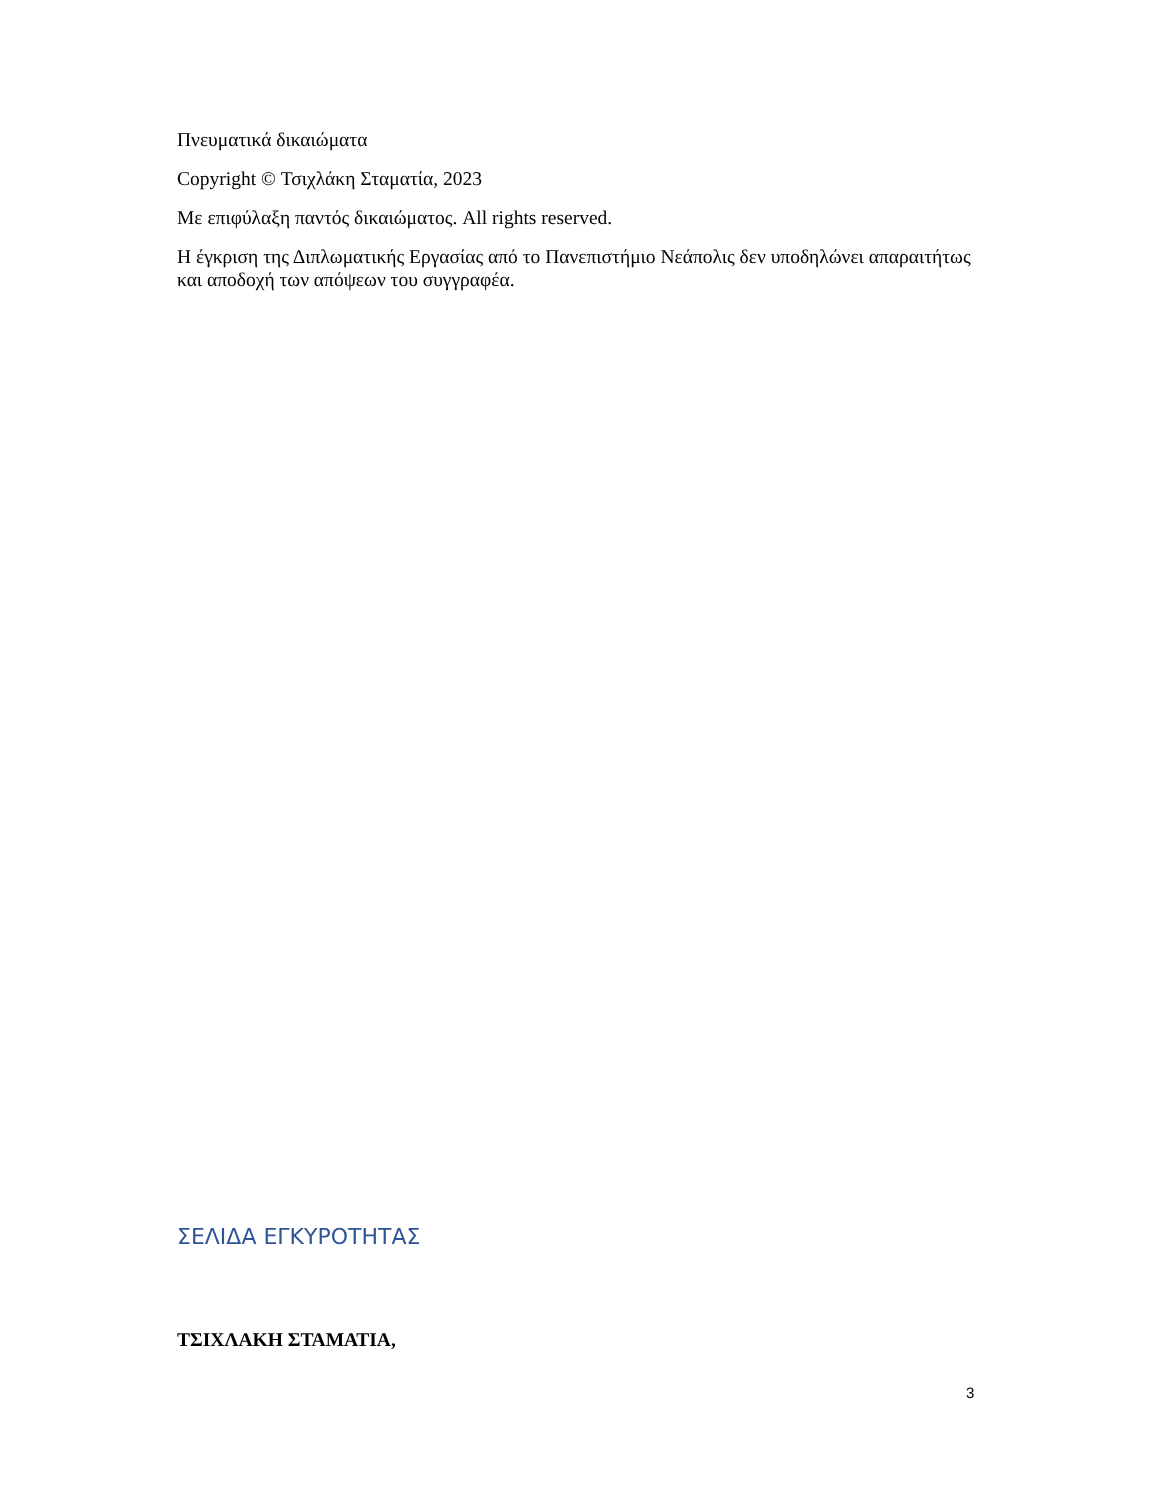Πνευματικά δικαιώματα
Copyright © Τσιχλάκη Σταματία, 2023
Με επιφύλαξη παντός δικαιώματος. All rights reserved.
Η έγκριση της Διπλωματικής Εργασίας από το Πανεπιστήμιο Νεάπολις δεν υποδηλώνει απαραιτήτως και αποδοχή των απόψεων του συγγραφέα.
ΣΕΛΙΔΑ ΕΓΚΥΡΟΤΗΤΑΣ
ΤΣΙΧΛΑΚΗ ΣΤΑΜΑΤΙΑ,
3